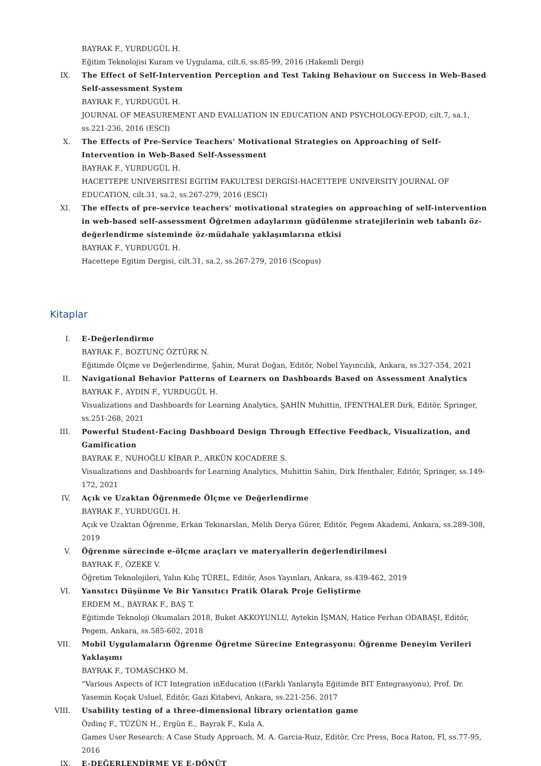BAYRAK F., YURDUGÜL H.
Eğitim Teknolojisi Kuram ve Uygulama, cilt.6, ss.85-99, 2016 (Hakemli Dergi)
IX. The Effect of Self-Intervention Perception and Test Taking Behaviour on Success in Web-Based Self-assessment System
BAYRAK F., YURDUGÜL H.
JOURNAL OF MEASUREMENT AND EVALUATION IN EDUCATION AND PSYCHOLOGY-EPOD, cilt.7, sa.1, ss.221-236, 2016 (ESCI)
X. The Effects of Pre-Service Teachers' Motivational Strategies on Approaching of Self-Intervention in Web-Based Self-Assessment
BAYRAK F., YURDUGÜL H.
HACETTEPE UNIVERSITESI EGITIM FAKULTESI DERGISI-HACETTEPE UNIVERSITY JOURNAL OF EDUCATION, cilt.31, sa.2, ss.267-279, 2016 (ESCI)
XI. The effects of pre-service teachers’ motivational strategies on approaching of self-intervention in web-based self-assessment Öğretmen adaylarının güdülenme stratejilerinin web tabanlı öz-değerlendirme sisteminde öz-müdahale yaklaşımlarına etkisi
BAYRAK F., YURDUGÜL H.
Hacettepe Egitim Dergisi, cilt.31, sa.2, ss.267-279, 2016 (Scopus)
Kitaplar
I. E-Değerlendirme
BAYRAK F., BOZTUNÇ ÖZTÜRK N.
Eğitimde Ölçme ve Değerlendirme, Şahin, Murat Doğan, Editör, Nobel Yayıncılık, Ankara, ss.327-354, 2021
II. Navigational Behavior Patterns of Learners on Dashboards Based on Assessment Analytics
BAYRAK F., AYDIN F., YURDUGÜL H.
Visualizations and Dashboards for Learning Analytics, ŞAHİN Muhittin, IFENTHALER Dirk, Editör, Springer, ss.251-268, 2021
III. Powerful Student-Facing Dashboard Design Through Effective Feedback, Visualization, and Gamification
BAYRAK F., NUHOĞLU KİBAR P., ARKÜN KOCADERE S.
Visualizations and Dashboards for Learning Analytics, Muhittin Sahin, Dirk Ifenthaler, Editör, Springer, ss.149-172, 2021
IV. Açık ve Uzaktan Öğrenmede Ölçme ve Değerlendirme
BAYRAK F., YURDUGÜL H.
Açık ve Uzaktan Öğrenme, Erkan Tekinarslan, Melih Derya Gürer, Editör, Pegem Akademi, Ankara, ss.289-308, 2019
V. Öğrenme sürecinde e-ölçme araçları ve materyallerin değerlendirilmesi
BAYRAK F., ÖZEKE V.
Öğretim Teknolojileri, Yalın Kılıç TÜREL, Editör, Asos Yayınları, Ankara, ss.439-462, 2019
VI. Yansıtıcı Düşünme Ve Bir Yansıtıcı Pratik Olarak Proje Geliştirme
ERDEM M., BAYRAK F., BAŞ T.
Eğitimde Teknoloji Okumaları 2018, Buket AKKOYUNLU, Aytekin İŞMAN, Hatice Ferhan ODABAŞI, Editör, Pegem, Ankara, ss.585-602, 2018
VII. Mobil Uygulamaların Öğrenme Öğretme Sürecine Entegrasyonu: Öğrenme Deneyim Verileri Yaklaşımı
BAYRAK F., TOMASCHKO M.
“Various Aspects of ICT Integration inEducation ((Farklı Yanlarıyla Eğitimde BIT Entegrasyonu), Prof. Dr. Yasemin Koçak Usluel, Editör, Gazi Kitabevi, Ankara, ss.221-256, 2017
VIII. Usability testing of a three-dimensional library orientation game
Özdinç F., TÜZÜN H., Ergün E., Bayrak F., Kula A.
Games User Research: A Case Study Approach, M. A. Garcia-Ruiz, Editör, Crc Press, Boca Raton, Fl, ss.77-95, 2016
IX. E-DEĞERLENDİRME VE E-DÖNÜT